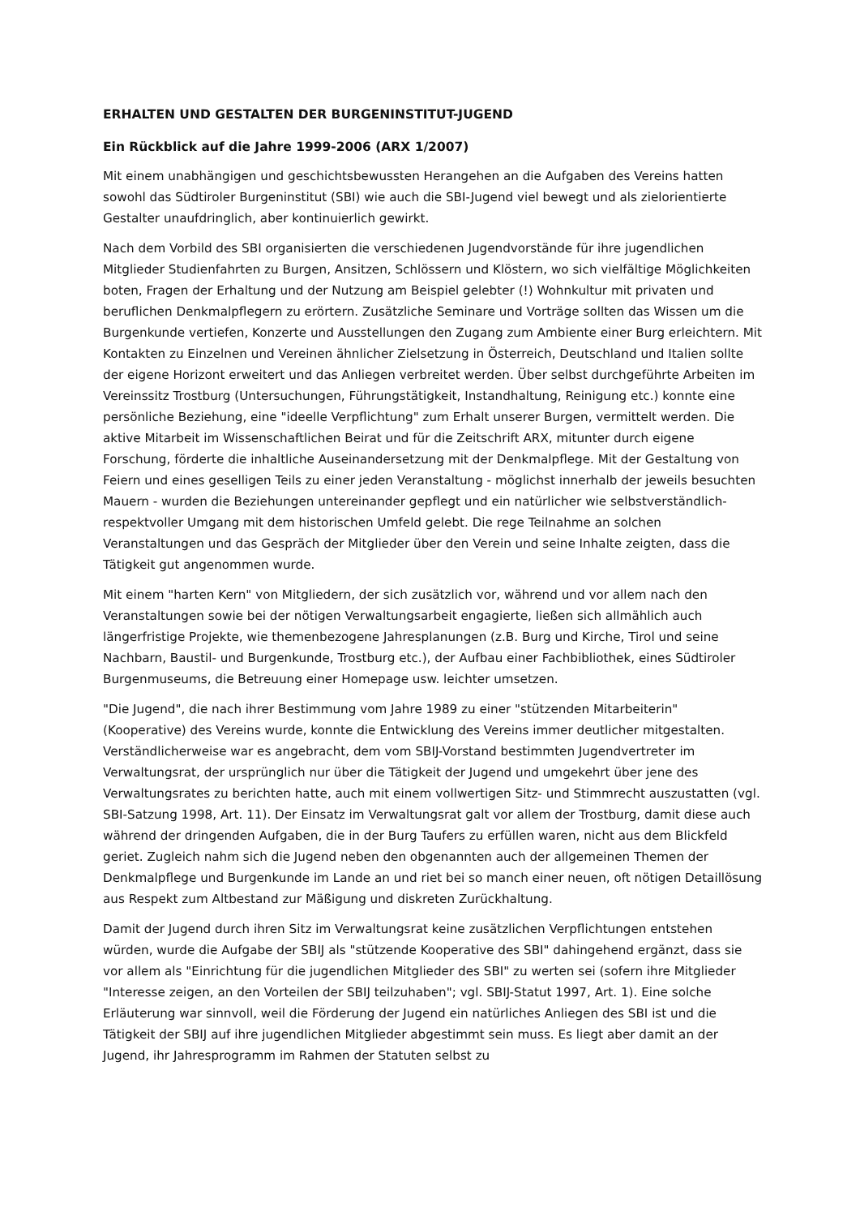ERHALTEN UND GESTALTEN DER BURGENINSTITUT-JUGEND
Ein Rückblick auf die Jahre 1999-2006 (ARX 1/2007)
Mit einem unabhängigen und geschichtsbewussten Herangehen an die Aufgaben des Vereins hatten sowohl das Südtiroler Burgeninstitut (SBI) wie auch die SBI-Jugend viel bewegt und als zielorientierte Gestalter unaufdringlich, aber kontinuierlich gewirkt.
Nach dem Vorbild des SBI organisierten die verschiedenen Jugendvorstände für ihre jugendlichen Mitglieder Studienfahrten zu Burgen, Ansitzen, Schlössern und Klöstern, wo sich vielfältige Möglichkeiten boten, Fragen der Erhaltung und der Nutzung am Beispiel gelebter (!) Wohnkultur mit privaten und beruflichen Denkmalpflegern zu erörtern. Zusätzliche Seminare und Vorträge sollten das Wissen um die Burgenkunde vertiefen, Konzerte und Ausstellungen den Zugang zum Ambiente einer Burg erleichtern. Mit Kontakten zu Einzelnen und Vereinen ähnlicher Zielsetzung in Österreich, Deutschland und Italien sollte der eigene Horizont erweitert und das Anliegen verbreitet werden. Über selbst durchgeführte Arbeiten im Vereinssitz Trostburg (Untersuchungen, Führungstätigkeit, Instandhaltung, Reinigung etc.) konnte eine persönliche Beziehung, eine "ideelle Verpflichtung" zum Erhalt unserer Burgen, vermittelt werden. Die aktive Mitarbeit im Wissenschaftlichen Beirat und für die Zeitschrift ARX, mitunter durch eigene Forschung, förderte die inhaltliche Auseinandersetzung mit der Denkmalpflege. Mit der Gestaltung von Feiern und eines geselligen Teils zu einer jeden Veranstaltung - möglichst innerhalb der jeweils besuchten Mauern - wurden die Beziehungen untereinander gepflegt und ein natürlicher wie selbstverständlich-respektvoller Umgang mit dem historischen Umfeld gelebt. Die rege Teilnahme an solchen Veranstaltungen und das Gespräch der Mitglieder über den Verein und seine Inhalte zeigten, dass die Tätigkeit gut angenommen wurde.
Mit einem "harten Kern" von Mitgliedern, der sich zusätzlich vor, während und vor allem nach den Veranstaltungen sowie bei der nötigen Verwaltungsarbeit engagierte, ließen sich allmählich auch längerfristige Projekte, wie themenbezogene Jahresplanungen (z.B. Burg und Kirche, Tirol und seine Nachbarn, Baustil- und Burgenkunde, Trostburg etc.), der Aufbau einer Fachbibliothek, eines Südtiroler Burgenmuseums, die Betreuung einer Homepage usw. leichter umsetzen.
"Die Jugend", die nach ihrer Bestimmung vom Jahre 1989 zu einer "stützenden Mitarbeiterin" (Kooperative) des Vereins wurde, konnte die Entwicklung des Vereins immer deutlicher mitgestalten. Verständlicherweise war es angebracht, dem vom SBIJ-Vorstand bestimmten Jugendvertreter im Verwaltungsrat, der ursprünglich nur über die Tätigkeit der Jugend und umgekehrt über jene des Verwaltungsrates zu berichten hatte, auch mit einem vollwertigen Sitz- und Stimmrecht auszustatten (vgl. SBI-Satzung 1998, Art. 11). Der Einsatz im Verwaltungsrat galt vor allem der Trostburg, damit diese auch während der dringenden Aufgaben, die in der Burg Taufers zu erfüllen waren, nicht aus dem Blickfeld geriet. Zugleich nahm sich die Jugend neben den obgenannten auch der allgemeinen Themen der Denkmalpflege und Burgenkunde im Lande an und riet bei so manch einer neuen, oft nötigen Detaillösung aus Respekt zum Altbestand zur Mäßigung und diskreten Zurückhaltung.
Damit der Jugend durch ihren Sitz im Verwaltungsrat keine zusätzlichen Verpflichtungen entstehen würden, wurde die Aufgabe der SBIJ als "stützende Kooperative des SBI" dahingehend ergänzt, dass sie vor allem als "Einrichtung für die jugendlichen Mitglieder des SBI" zu werten sei (sofern ihre Mitglieder "Interesse zeigen, an den Vorteilen der SBIJ teilzuhaben"; vgl. SBIJ-Statut 1997, Art. 1). Eine solche Erläuterung war sinnvoll, weil die Förderung der Jugend ein natürliches Anliegen des SBI ist und die Tätigkeit der SBIJ auf ihre jugendlichen Mitglieder abgestimmt sein muss. Es liegt aber damit an der Jugend, ihr Jahresprogramm im Rahmen der Statuten selbst zu